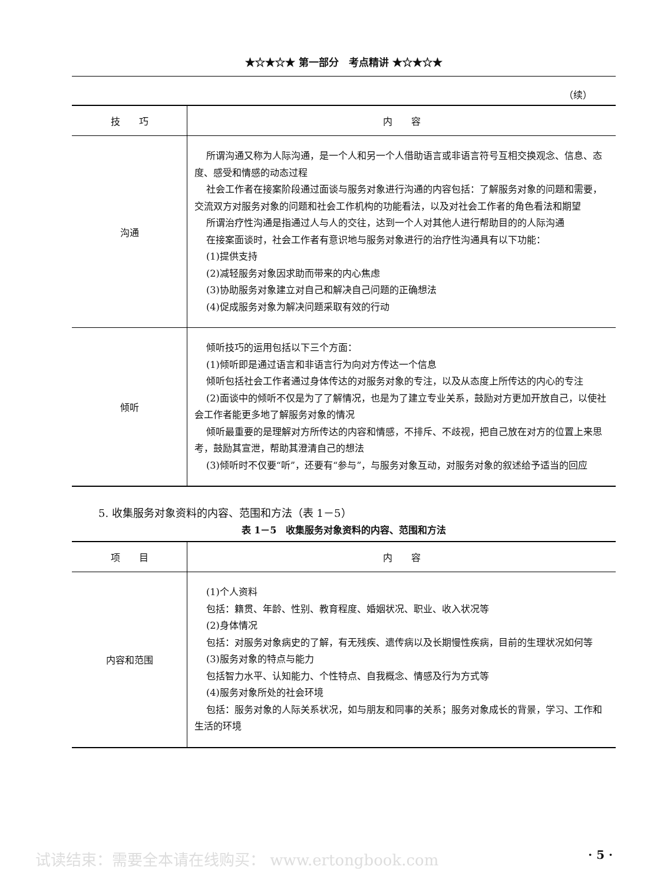★☆★☆★ 第一部分　考点精讲 ★☆★☆★
（续）
| 技 巧 | 内 容 |
| --- | --- |
| 沟通 | 所谓沟通又称为人际沟通，是一个人和另一个人借助语言或非语言符号互相交换观念、信息、态度、感受和情感的动态过程 社会工作者在接案阶段通过面谈与服务对象进行沟通的内容包括：了解服务对象的问题和需要，交流双方对服务对象的问题和社会工作机构的功能看法，以及对社会工作者的角色看法和期望 所谓治疗性沟通是指通过人与人的交往，达到一个人对其他人进行帮助目的的人际沟通 在接案面谈时，社会工作者有意识地与服务对象进行的治疗性沟通具有以下功能： (1)提供支持 (2)减轻服务对象因求助而带来的内心焦虑 (3)协助服务对象建立对自己和解决自己问题的正确想法 (4)促成服务对象为解决问题采取有效的行动 |
| 倾听 | 倾听技巧的运用包括以下三个方面： (1)倾听即是通过语言和非语言行为向对方传达一个信息 倾听包括社会工作者通过身体传达的对服务对象的专注，以及从态度上所传达的内心的专注 (2)面谈中的倾听不仅是为了了解情况，也是为了建立专业关系，鼓励对方更加开放自己，以使社会工作者能更多地了解服务对象的情况 倾听最重要的是理解对方所传达的内容和情感，不排斥、不歧视，把自己放在对方的位置上来思考，鼓励其宣泄，帮助其澄清自己的想法 (3)倾听时不仅要“听”，还要有“参与”，与服务对象互动，对服务对象的叙述给予适当的回应 |
5. 收集服务对象资料的内容、范围和方法（表 1－5）
表 1－5　收集服务对象资料的内容、范围和方法
| 项 目 | 内 容 |
| --- | --- |
| 内容和范围 | (1)个人资料 包括：籍贯、年龄、性别、教育程度、婚姻状况、职业、收入状况等 (2)身体情况 包括：对服务对象病史的了解，有无残疾、遗传病以及长期慢性疾病，目前的生理状况如何等 (3)服务对象的特点与能力 包括智力水平、认知能力、个性特点、自我概念、情感及行为方式等 (4)服务对象所处的社会环境 包括：服务对象的人际关系状况，如与朋友和同事的关系；服务对象成长的背景，学习、工作和生活的环境 |
试读结束：需要全本请在线购买： www.ertongbook.com · 5 ·